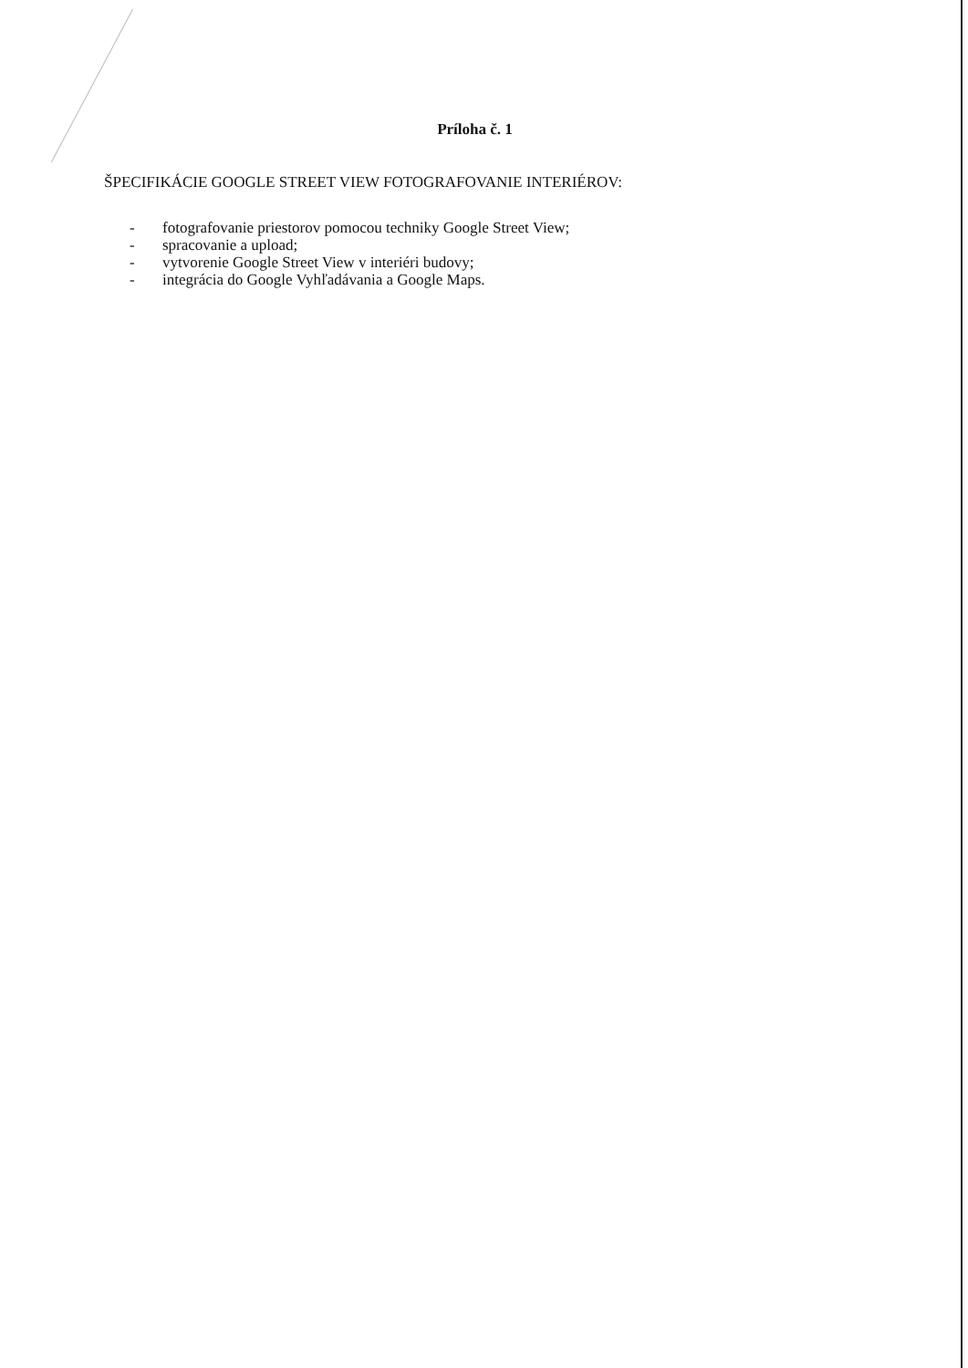Príloha č. 1
ŠPECIFIKÁCIE GOOGLE STREET VIEW FOTOGRAFOVANIE INTERIÉROV:
- fotografovanie priestorov pomocou techniky Google Street View;
- spracovanie a upload;
- vytvorenie Google Street View v interiéri budovy;
- integrácia do Google Vyhľadávania a Google Maps.